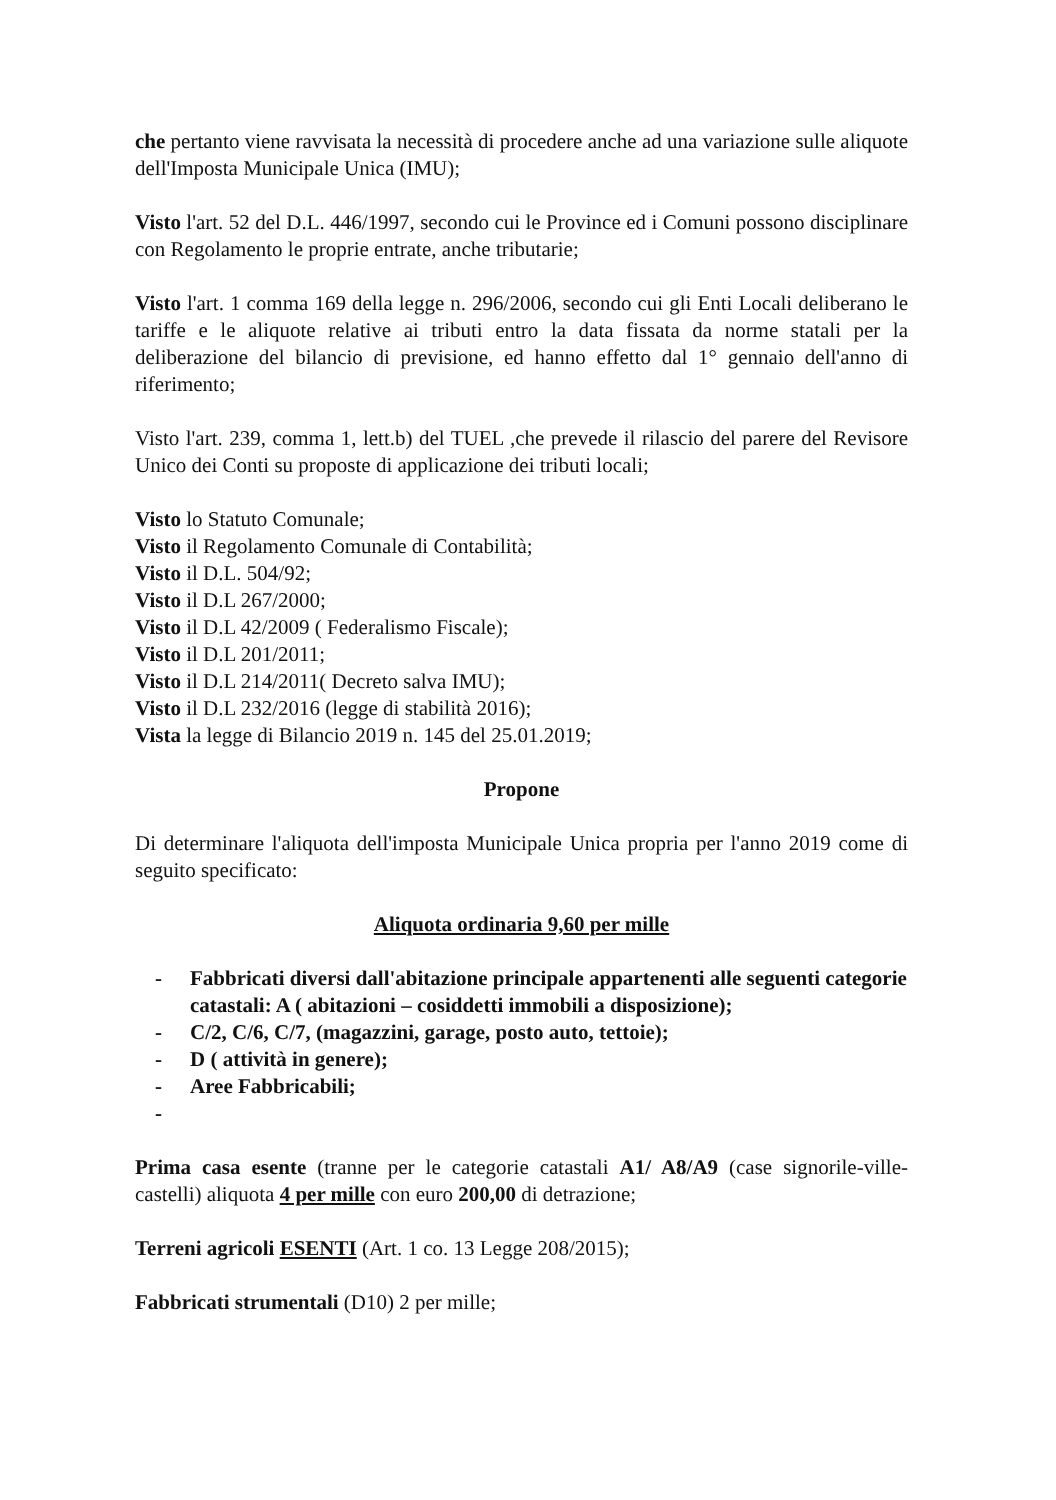che pertanto viene ravvisata la necessità di procedere anche ad una variazione sulle aliquote dell'Imposta Municipale Unica (IMU);
Visto l'art. 52 del D.L. 446/1997, secondo cui le Province ed i Comuni possono disciplinare con Regolamento le proprie entrate, anche tributarie;
Visto l'art. 1 comma 169 della legge n. 296/2006, secondo cui gli Enti Locali deliberano le tariffe e le aliquote relative ai tributi entro la data fissata da norme statali per la deliberazione del bilancio di previsione, ed hanno effetto dal 1° gennaio dell'anno di riferimento;
Visto l'art. 239, comma 1, lett.b) del TUEL ,che prevede il rilascio del parere del Revisore Unico dei Conti su proposte di applicazione dei tributi locali;
Visto lo Statuto Comunale;
Visto il Regolamento Comunale di Contabilità;
Visto il D.L. 504/92;
Visto il D.L 267/2000;
Visto il D.L 42/2009 ( Federalismo Fiscale);
Visto il D.L 201/2011;
Visto il D.L 214/2011( Decreto salva IMU);
Visto il D.L 232/2016 (legge di stabilità 2016);
Vista la legge di Bilancio 2019 n. 145 del 25.01.2019;
Propone
Di determinare l'aliquota dell'imposta Municipale Unica propria per l'anno 2019 come di seguito specificato:
Aliquota ordinaria 9,60 per mille
- Fabbricati diversi dall'abitazione principale appartenenti alle seguenti categorie catastali: A ( abitazioni – cosiddetti immobili a disposizione);
- C/2, C/6, C/7, (magazzini, garage, posto auto, tettoie);
- D ( attività in genere);
- Aree Fabbricabili;
-
Prima casa esente (tranne per le categorie catastali A1/ A8/A9 (case signorile-ville- castelli) aliquota 4 per mille con euro 200,00 di detrazione;
Terreni agricoli ESENTI (Art. 1 co. 13 Legge 208/2015);
Fabbricati strumentali (D10) 2 per mille;